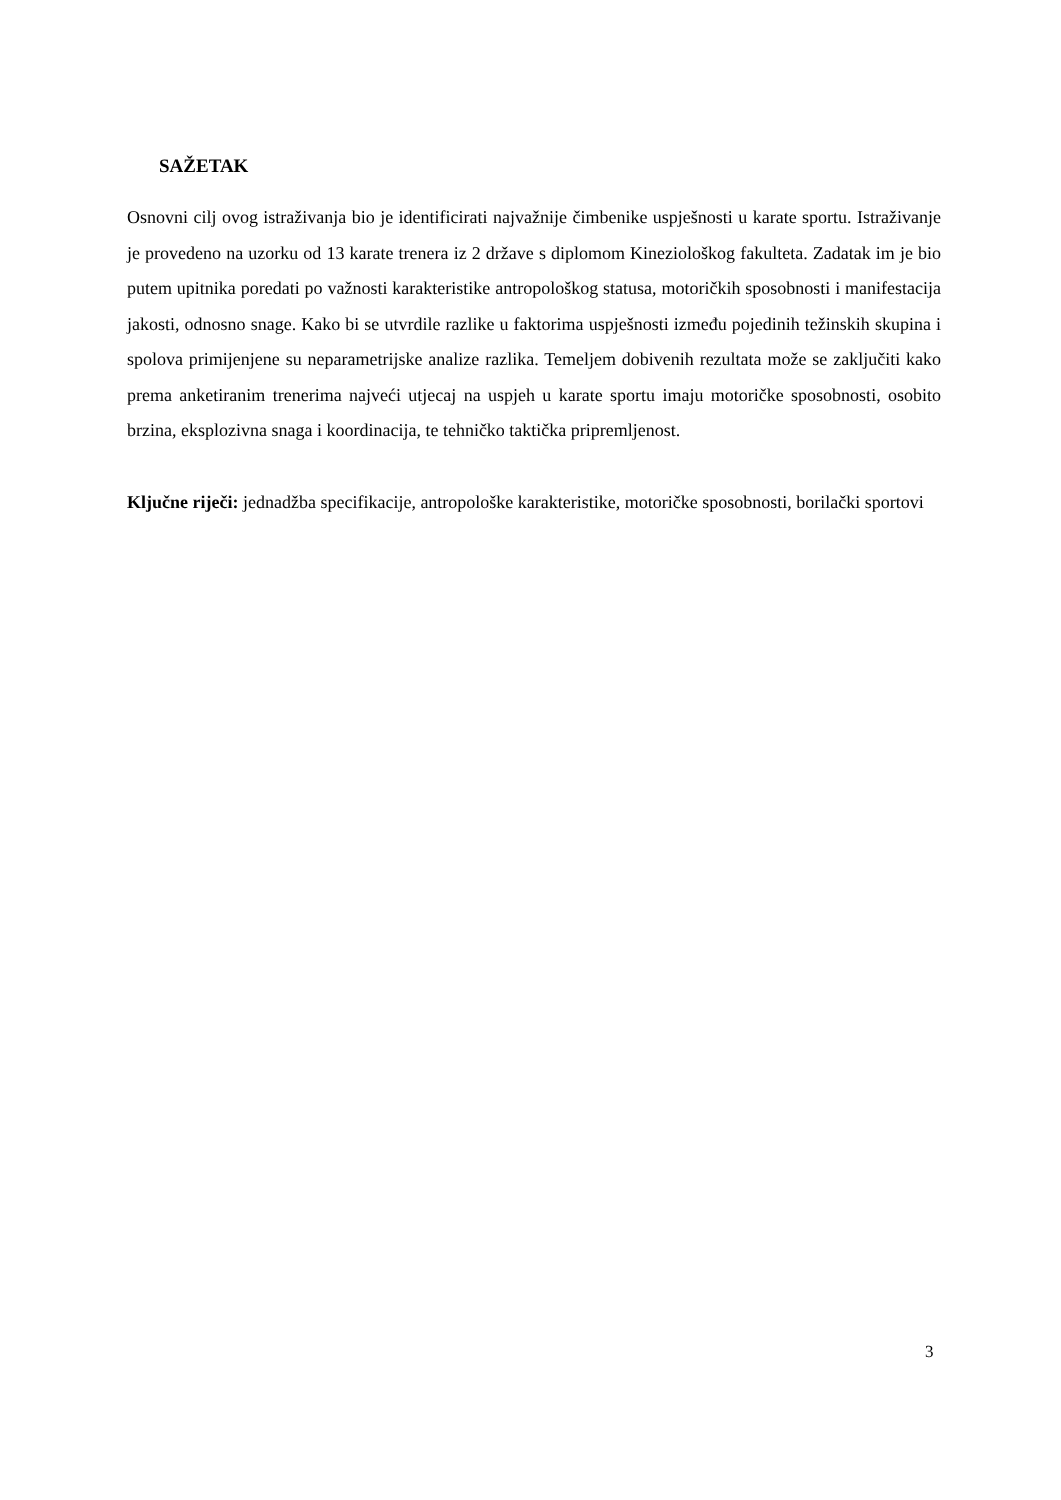SAŽETAK
Osnovni cilj ovog istraživanja bio je identificirati najvažnije čimbenike uspješnosti u karate sportu. Istraživanje je provedeno na uzorku od 13 karate trenera iz 2 države s diplomom Kineziološkog fakulteta. Zadatak im je bio putem upitnika poredati po važnosti karakteristike antropološkog statusa, motoričkih sposobnosti i manifestacija jakosti, odnosno snage. Kako bi se utvrdile razlike u faktorima uspješnosti između pojedinih težinskih skupina i spolova primijenjene su neparametrijske analize razlika. Temeljem dobivenih rezultata može se zaključiti kako prema anketiranim trenerima najveći utjecaj na uspjeh u karate sportu imaju motoričke sposobnosti, osobito brzina, eksplozivna snaga i koordinacija, te tehničko taktička pripremljenost.
Ključne riječi: jednadžba specifikacije, antropološke karakteristike, motoričke sposobnosti, borilački sportovi
3